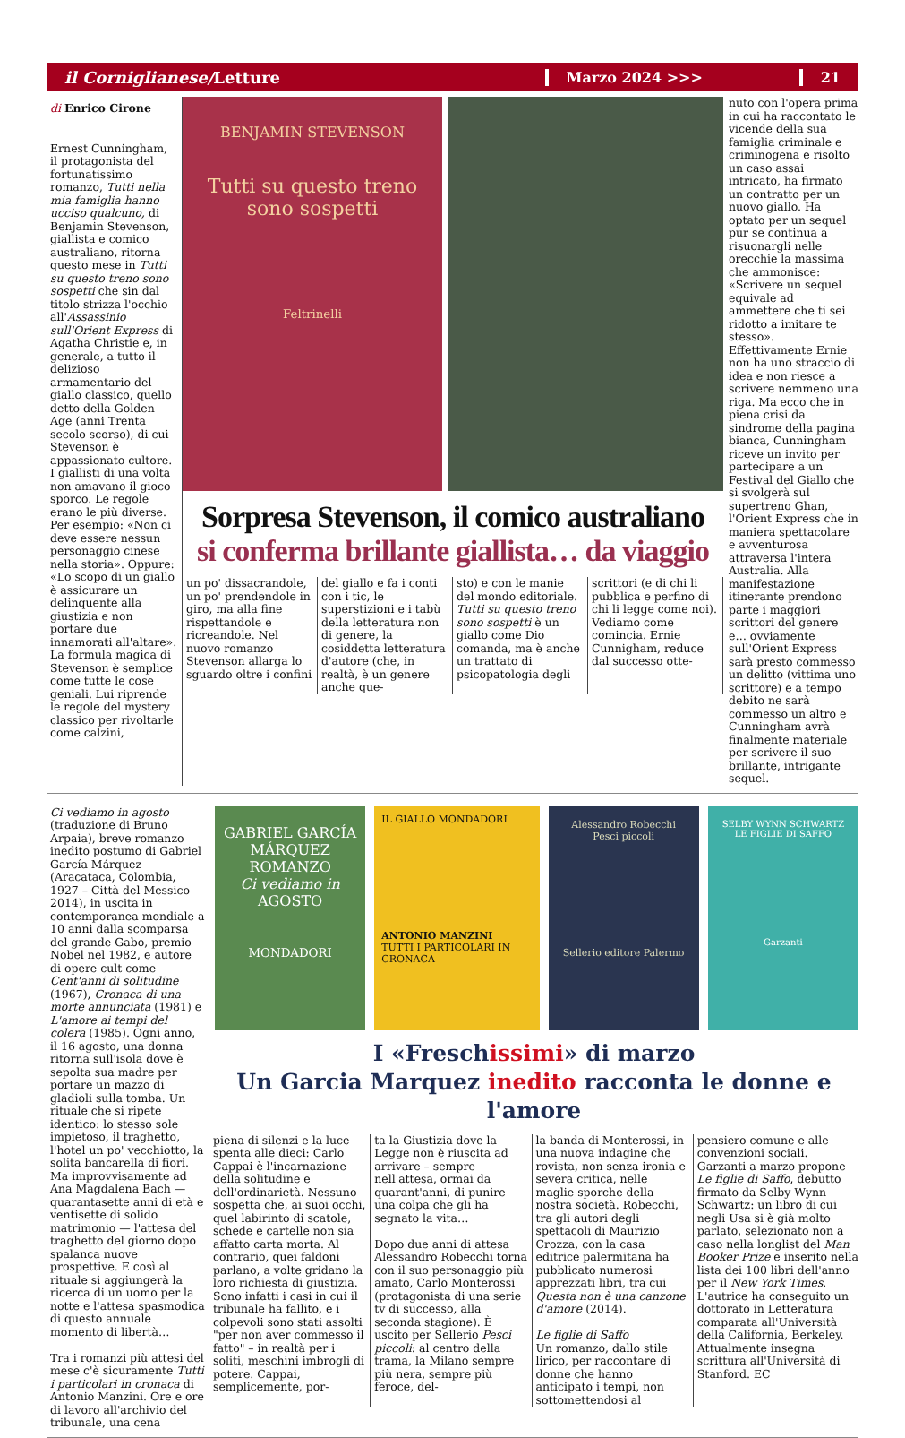il Corniglianese/Letture Marzo 2024 >>> 21
di Enrico Cirone
Ernest Cunningham, il protagonista del fortunatissimo romanzo, Tutti nella mia famiglia hanno ucciso qualcuno, di Benjamin Stevenson, giallista e comico australiano, ritorna questo mese in Tutti su questo treno sono sospetti che sin dal titolo strizza l'occhio all'Assassinio sull'Orient Express di Agatha Christie e, in generale, a tutto il delizioso armamentario del giallo classico, quello detto della Golden Age (anni Trenta secolo scorso), di cui Stevenson è appassionato cultore. I giallisti di una volta non amavano il gioco sporco. Le regole erano le più diverse. Per esempio: «Non ci deve essere nessun personaggio cinese nella storia». Oppure: «Lo scopo di un giallo è assicurare un delinquente alla giustizia e non portare due innamorati all'altare». La formula magica di Stevenson è semplice come tutte le cose geniali. Lui riprende le regole del mystery classico per rivoltarle come calzini,
BENJAMIN STEVENSON
Tutti su questo treno sono sospetti
Feltrinelli
Sorpresa Stevenson, il comico australiano
si conferma brillante giallista… da viaggio
un po' dissacrandole, un po' prendendole in giro, ma alla fine rispettandole e ricreandole. Nel nuovo romanzo Stevenson allarga lo sguardo oltre i confini
del giallo e fa i conti con i tic, le superstizioni e i tabù della letteratura non di genere, la cosiddetta letteratura d'autore (che, in realtà, è un genere anche que-
sto) e con le manie del mondo editoriale. Tutti su questo treno sono sospetti è un giallo come Dio comanda, ma è anche un trattato di psicopatologia degli
scrittori (e di chi li pubblica e perfino di chi li legge come noi). Vediamo come comincia. Ernie Cunnigham, reduce dal successo otte-
nuto con l'opera prima in cui ha raccontato le vicende della sua famiglia criminale e criminogena e risolto un caso assai intricato, ha firmato un contratto per un nuovo giallo. Ha optato per un sequel pur se continua a risuonargli nelle orecchie la massima che ammonisce: «Scrivere un sequel equivale ad ammettere che ti sei ridotto a imitare te stesso». Effettivamente Ernie non ha uno straccio di idea e non riesce a scrivere nemmeno una riga. Ma ecco che in piena crisi da sindrome della pagina bianca, Cunningham riceve un invito per partecipare a un Festival del Giallo che si svolgerà sul supertreno Ghan, l'Orient Express che in maniera spettacolare e avventurosa attraversa l'intera Australia. Alla manifestazione itinerante prendono parte i maggiori scrittori del genere e… ovviamente sull'Orient Express sarà presto commesso un delitto (vittima uno scrittore) e a tempo debito ne sarà commesso un altro e Cunningham avrà finalmente materiale per scrivere il suo brillante, intrigante sequel.
Ci vediamo in agosto (traduzione di Bruno Arpaia), breve romanzo inedito postumo di Gabriel García Márquez (Aracataca, Colombia, 1927 – Città del Messico 2014), in uscita in contemporanea mondiale a 10 anni dalla scomparsa del grande Gabo, premio Nobel nel 1982, e autore di opere cult come Cent'anni di solitudine (1967), Cronaca di una morte annunciata (1981) e L'amore ai tempi del colera (1985). Ogni anno, il 16 agosto, una donna ritorna sull'isola dove è sepolta sua madre per portare un mazzo di gladioli sulla tomba. Un rituale che si ripete identico: lo stesso sole impietoso, il traghetto, l'hotel un po' vecchiotto, la solita bancarella di fiori. Ma improvvisamente ad Ana Magdalena Bach —quarantasette anni di età e ventisette di solido matrimonio — l'attesa del traghetto del giorno dopo spalanca nuove prospettive. E così al rituale si aggiungerà la ricerca di un uomo per la notte e l'attesa spasmodica di questo annuale momento di libertà…
Tra i romanzi più attesi del mese c'è sicuramente Tutti i particolari in cronaca di Antonio Manzini. Ore e ore di lavoro all'archivio del tribunale, una cena
GABRIEL GARCÍA MÁRQUEZ
ROMANZO
Ci vediamo in AGOSTO
MONDADORI
IL GIALLO MONDADORI
ANTONIO MANZINI
TUTTI I PARTICOLARI IN CRONACA
Alessandro Robecchi
Pesci piccoli
Sellerio editore Palermo
SELBY WYNN SCHWARTZ
LE FIGLIE DI SAFFO
Garzanti
I «Freschissimi» di marzo
Un Garcia Marquez inedito racconta le donne e l'amore
piena di silenzi e la luce spenta alle dieci: Carlo Cappai è l'incarnazione della solitudine e dell'ordinarietà. Nessuno sospetta che, ai suoi occhi, quel labirinto di scatole, schede e cartelle non sia affatto carta morta. Al contrario, quei faldoni parlano, a volte gridano la loro richiesta di giustizia. Sono infatti i casi in cui il tribunale ha fallito, e i colpevoli sono stati assolti "per non aver commesso il fatto" – in realtà per i soliti, meschini imbrogli di potere. Cappai, semplicemente, por-
ta la Giustizia dove la Legge non è riuscita ad arrivare – sempre nell'attesa, ormai da quarant'anni, di punire una colpa che gli ha segnato la vita…
Dopo due anni di attesa Alessandro Robecchi torna con il suo personaggio più amato, Carlo Monterossi (protagonista di una serie tv di successo, alla seconda stagione). È uscito per Sellerio Pesci piccoli: al centro della trama, la Milano sempre più nera, sempre più feroce, del-
la banda di Monterossi, in una nuova indagine che rovista, non senza ironia e severa critica, nelle maglie sporche della nostra società. Robecchi, tra gli autori degli spettacoli di Maurizio Crozza, con la casa editrice palermitana ha pubblicato numerosi apprezzati libri, tra cui Questa non è una canzone d'amore (2014).
Le figlie di Saffo
Un romanzo, dallo stile lirico, per raccontare di donne che hanno anticipato i tempi, non sottomettendosi al
pensiero comune e alle convenzioni sociali. Garzanti a marzo propone Le figlie di Saffo, debutto firmato da Selby Wynn Schwartz: un libro di cui negli Usa si è già molto parlato, selezionato non a caso nella longlist del Man Booker Prize e inserito nella lista dei 100 libri dell'anno per il New York Times. L'autrice ha conseguito un dottorato in Letteratura comparata all'Università della California, Berkeley. Attualmente insegna scrittura all'Università di Stanford. EC